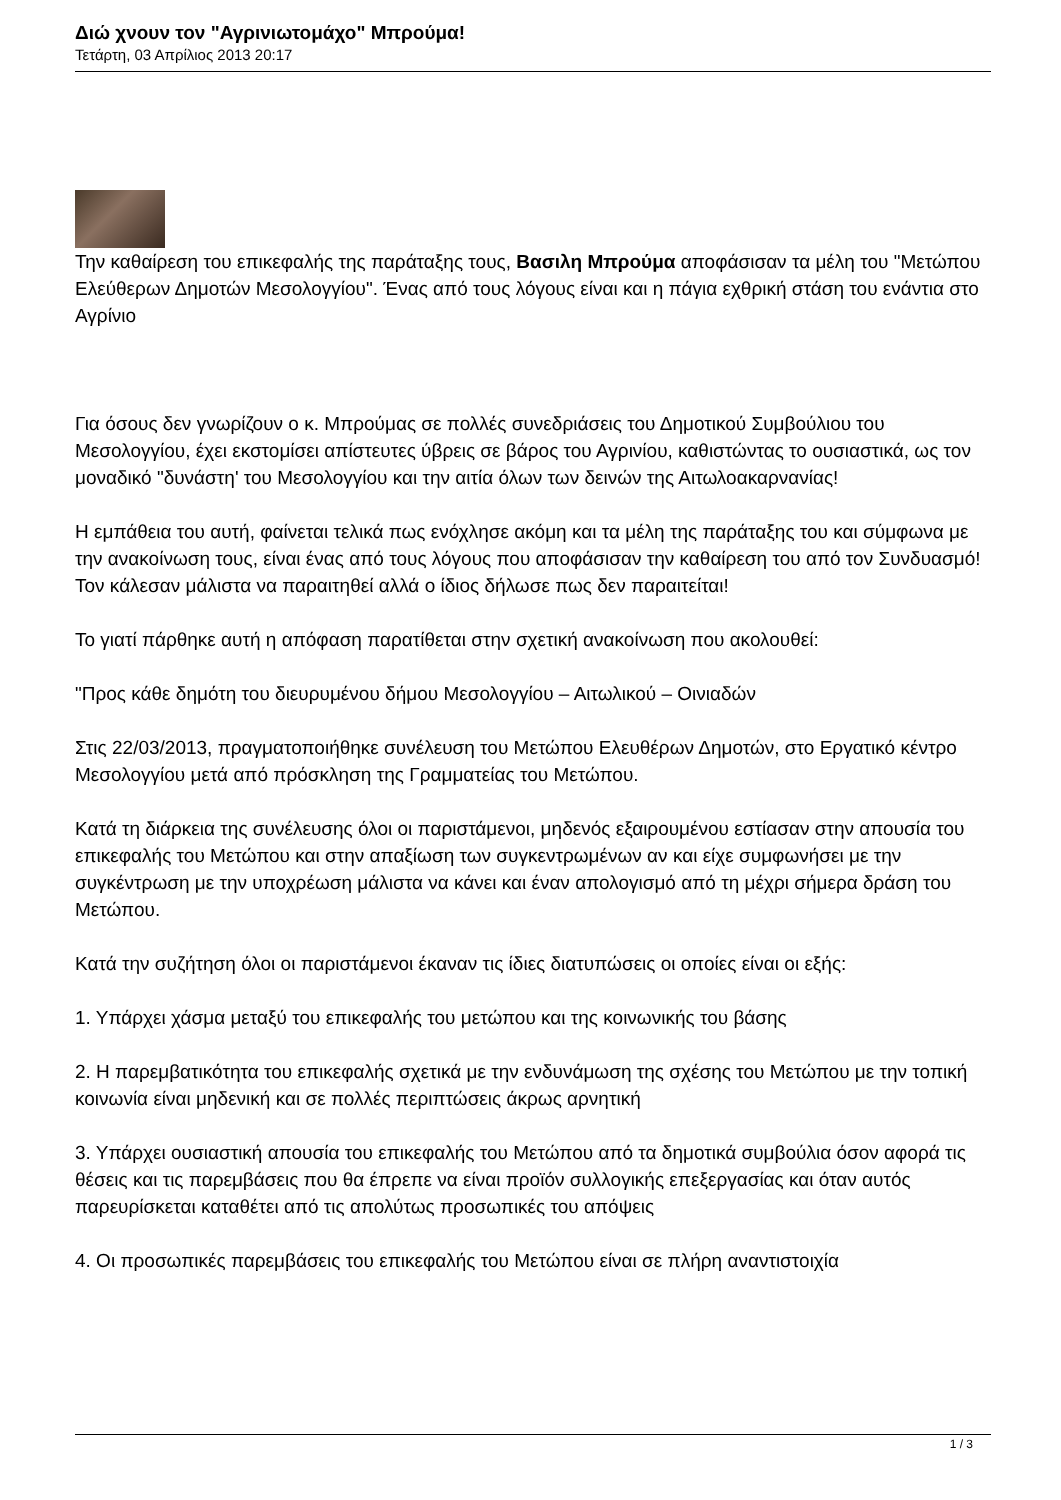Διώ χνουν τον "Αγρινιωτομάχο" Μπρούμα!
Τετάρτη, 03 Απρίλιος 2013 20:17
Την καθαίρεση του επικεφαλής της παράταξης τους, Βασιλη Μπρούμα αποφάσισαν τα μέλη του "Μετώπου Ελεύθερων Δημοτών Μεσολογγίου". Ένας από τους λόγους είναι και η πάγια εχθρική στάση του ενάντια στο Αγρίνιο
Για όσους δεν γνωρίζουν ο κ. Μπρούμας σε πολλές συνεδριάσεις του Δημοτικού Συμβούλιου του Μεσολογγίου, έχει εκστομίσει απίστευτες ύβρεις σε βάρος του Αγρινίου, καθιστώντας το ουσιαστικά, ως τον μοναδικό "δυνάστη' του Μεσολογγίου και την αιτία όλων των δεινών της Αιτωλοακαρνανίας!
Η εμπάθεια του αυτή, φαίνεται τελικά πως ενόχλησε ακόμη και τα μέλη της παράταξης του και σύμφωνα με την ανακοίνωση τους, είναι ένας από τους λόγους που αποφάσισαν την καθαίρεση του από τον Συνδυασμό! Τον κάλεσαν μάλιστα να παραιτηθεί αλλά ο ίδιος δήλωσε πως δεν παραιτείται!
Το γιατί πάρθηκε αυτή η απόφαση παρατίθεται στην σχετική ανακοίνωση που ακολουθεί:
"Προς κάθε δημότη του διευρυμένου δήμου Μεσολογγίου – Αιτωλικού – Οινιαδών
Στις 22/03/2013, πραγματοποιήθηκε συνέλευση του Μετώπου Ελευθέρων Δημοτών, στο Εργατικό κέντρο Μεσολογγίου μετά από πρόσκληση της Γραμματείας του Μετώπου.
Κατά τη διάρκεια της συνέλευσης όλοι οι παριστάμενοι, μηδενός εξαιρουμένου εστίασαν στην απουσία του επικεφαλής του Μετώπου και στην απαξίωση των συγκεντρωμένων αν και είχε συμφωνήσει με την συγκέντρωση με την υποχρέωση μάλιστα να κάνει και έναν απολογισμό από τη μέχρι σήμερα δράση του Μετώπου.
Κατά την συζήτηση όλοι οι παριστάμενοι έκαναν τις ίδιες διατυπώσεις οι οποίες είναι οι εξής:
1. Υπάρχει χάσμα μεταξύ του επικεφαλής του μετώπου και της κοινωνικής του βάσης
2. Η παρεμβατικότητα του επικεφαλής σχετικά με την ενδυνάμωση της σχέσης του Μετώπου με την τοπική κοινωνία είναι μηδενική και σε πολλές περιπτώσεις άκρως αρνητική
3. Υπάρχει ουσιαστική απουσία του επικεφαλής του Μετώπου από τα δημοτικά συμβούλια όσον αφορά τις θέσεις και τις παρεμβάσεις που θα έπρεπε να είναι προϊόν συλλογικής επεξεργασίας και όταν αυτός παρευρίσκεται καταθέτει από τις απολύτως προσωπικές του απόψεις
4. Οι προσωπικές παρεμβάσεις του επικεφαλής του Μετώπου είναι σε πλήρη αναντιστοιχία
1 / 3